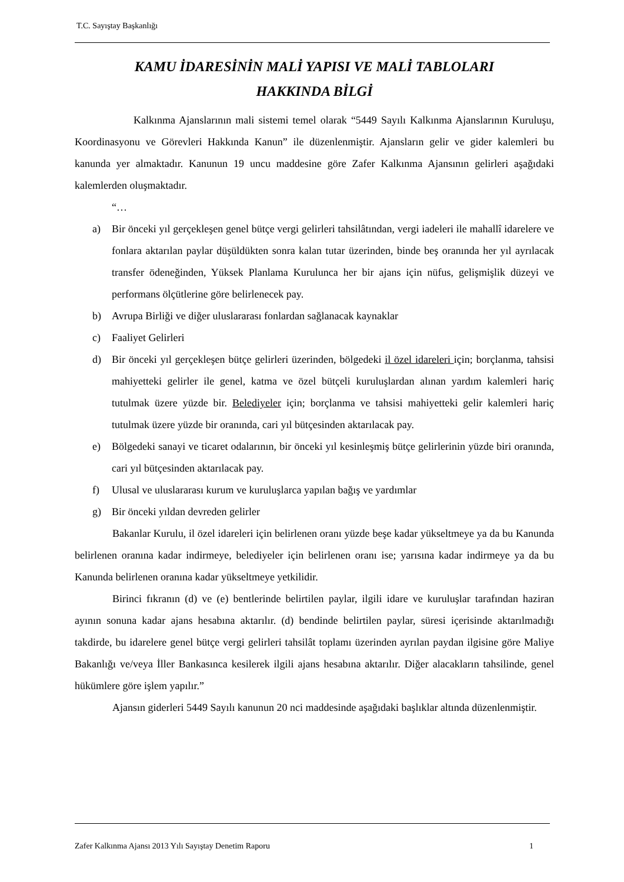T.C. Sayıştay Başkanlığı
KAMU İDARESİNİN MALİ YAPISI VE MALİ TABLOLARI
HAKKINDA BİLGİ
Kalkınma Ajanslarının mali sistemi temel olarak “5449 Sayılı Kalkınma Ajanslarının Kuruluşu, Koordinasyonu ve Görevleri Hakkında Kanun” ile düzenlenmiştir. Ajansların gelir ve gider kalemleri bu kanunda yer almaktadır. Kanunun 19 uncu maddesine göre Zafer Kalkınma Ajansının gelirleri aşağıdaki kalemlerden oluşmaktadır.
“…
a) Bir önceki yıl gerçekleşen genel bütçe vergi gelirleri tahsilâtından, vergi iadeleri ile mahallî idarelere ve fonlara aktarılan paylar düşüldükten sonra kalan tutar üzerinden, binde beş oranında her yıl ayrılacak transfer ödeneğinden, Yüksek Planlama Kurulunca her bir ajans için nüfus, gelişmişlik düzeyi ve performans ölçütlerine göre belirlenecek pay.
b) Avrupa Birliği ve diğer uluslararası fonlardan sağlanacak kaynaklar
c) Faaliyet Gelirleri
d) Bir önceki yıl gerçekleşen bütçe gelirleri üzerinden, bölgedeki il özel idareleri için; borçlanma, tahsisi mahiyetteki gelirler ile genel, katma ve özel bütçeli kuruluşlardan alınan yardım kalemleri hariç tutulmak üzere yüzde bir. Belediyeler için; borçlanma ve tahsisi mahiyetteki gelir kalemleri hariç tutulmak üzere yüzde bir oranında, cari yıl bütçesinden aktarılacak pay.
e) Bölgedeki sanayi ve ticaret odalarının, bir önceki yıl kesinleşmiş bütçe gelirlerinin yüzde biri oranında, cari yıl bütçesinden aktarılacak pay.
f) Ulusal ve uluslararası kurum ve kuruluşlarca yapılan bağış ve yardımlar
g) Bir önceki yıldan devreden gelirler
Bakanlar Kurulu, il özel idareleri için belirlenen oranı yüzde beşe kadar yükseltmeye ya da bu Kanunda belirlenen oranına kadar indirmeye, belediyeler için belirlenen oranı ise; yarısına kadar indirmeye ya da bu Kanunda belirlenen oranına kadar yükseltmeye yetkilidir.
Birinci fıkranın (d) ve (e) bentlerinde belirtilen paylar, ilgili idare ve kuruluşlar tarafından haziran ayının sonuna kadar ajans hesabına aktarılır. (d) bendinde belirtilen paylar, süresi içerisinde aktarılmadığı takdirde, bu idarelere genel bütçe vergi gelirleri tahsilât toplamı üzerinden ayrılan paydan ilgisine göre Maliye Bakanlığı ve/veya İller Bankasınca kesilerek ilgili ajans hesabına aktarılır. Diğer alacakların tahsilinde, genel hükümlere göre işlem yapılır.”
Ajansın giderleri 5449 Sayılı kanunun 20 nci maddesinde aşağıdaki başlıklar altında düzenlenmiştir.
Zafer Kalkınma Ajansı 2013 Yılı Sayıştay Denetim Raporu 1